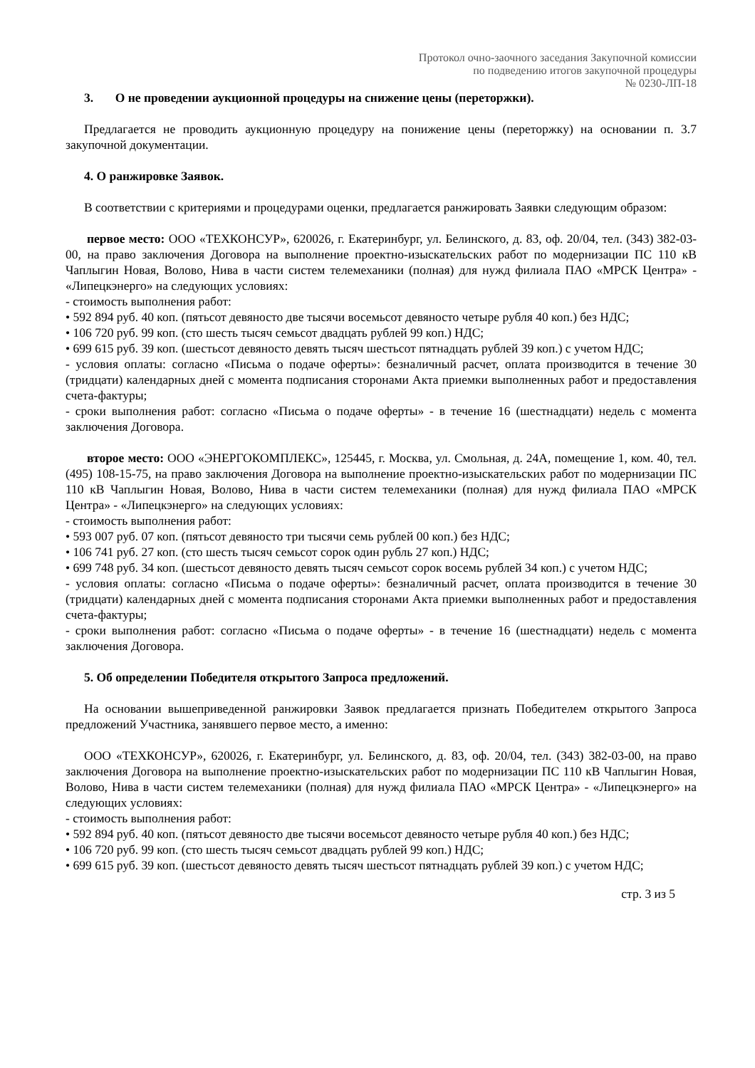Протокол очно-заочного заседания Закупочной комиссии
по подведению итогов закупочной процедуры
№ 0230-ЛП-18
3. О не проведении аукционной процедуры на снижение цены (переторжки).
Предлагается не проводить аукционную процедуру на понижение цены (переторжку) на основании п. 3.7 закупочной документации.
4. О ранжировке Заявок.
В соответствии с критериями и процедурами оценки, предлагается ранжировать Заявки следующим образом:
первое место: ООО «ТЕХКОНСУР», 620026, г. Екатеринбург, ул. Белинского, д. 83, оф. 20/04, тел. (343) 382-03-00, на право заключения Договора на выполнение проектно-изыскательских работ по модернизации ПС 110 кВ Чаплыгин Новая, Волово, Нива в части систем телемеханики (полная) для нужд филиала ПАО «МРСК Центра» - «Липецкэнерго» на следующих условиях:
- стоимость выполнения работ:
• 592 894 руб. 40 коп. (пятьсот девяносто две тысячи восемьсот девяносто четыре рубля 40 коп.) без НДС;
• 106 720 руб. 99 коп. (сто шесть тысяч семьсот двадцать рублей 99 коп.) НДС;
• 699 615 руб. 39 коп. (шестьсот девяносто девять тысяч шестьсот пятнадцать рублей 39 коп.) с учетом НДС;
- условия оплаты: согласно «Письма о подаче оферты»: безналичный расчет, оплата производится в течение 30 (тридцати) календарных дней с момента подписания сторонами Акта приемки выполненных работ и предоставления счета-фактуры;
- сроки выполнения работ: согласно «Письма о подаче оферты» - в течение 16 (шестнадцати) недель с момента заключения Договора.
второе место: ООО «ЭНЕРГОКОМПЛЕКС», 125445, г. Москва, ул. Смольная, д. 24А, помещение 1, ком. 40, тел. (495) 108-15-75, на право заключения Договора на выполнение проектно-изыскательских работ по модернизации ПС 110 кВ Чаплыгин Новая, Волово, Нива в части систем телемеханики (полная) для нужд филиала ПАО «МРСК Центра» - «Липецкэнерго» на следующих условиях:
- стоимость выполнения работ:
• 593 007 руб. 07 коп. (пятьсот девяносто три тысячи семь рублей 00 коп.) без НДС;
• 106 741 руб. 27 коп. (сто шесть тысяч семьсот сорок один рубль 27 коп.) НДС;
• 699 748 руб. 34 коп. (шестьсот девяносто девять тысяч семьсот сорок восемь рублей 34 коп.) с учетом НДС;
- условия оплаты: согласно «Письма о подаче оферты»: безналичный расчет, оплата производится в течение 30 (тридцати) календарных дней с момента подписания сторонами Акта приемки выполненных работ и предоставления счета-фактуры;
- сроки выполнения работ: согласно «Письма о подаче оферты» - в течение 16 (шестнадцати) недель с момента заключения Договора.
5. Об определении Победителя открытого Запроса предложений.
На основании вышеприведенной ранжировки Заявок предлагается признать Победителем открытого Запроса предложений Участника, занявшего первое место, а именно:
ООО «ТЕХКОНСУР», 620026, г. Екатеринбург, ул. Белинского, д. 83, оф. 20/04, тел. (343) 382-03-00, на право заключения Договора на выполнение проектно-изыскательских работ по модернизации ПС 110 кВ Чаплыгин Новая, Волово, Нива в части систем телемеханики (полная) для нужд филиала ПАО «МРСК Центра» - «Липецкэнерго» на следующих условиях:
- стоимость выполнения работ:
• 592 894 руб. 40 коп. (пятьсот девяносто две тысячи восемьсот девяносто четыре рубля 40 коп.) без НДС;
• 106 720 руб. 99 коп. (сто шесть тысяч семьсот двадцать рублей 99 коп.) НДС;
• 699 615 руб. 39 коп. (шестьсот девяносто девять тысяч шестьсот пятнадцать рублей 39 коп.) с учетом НДС;
стр. 3 из 5